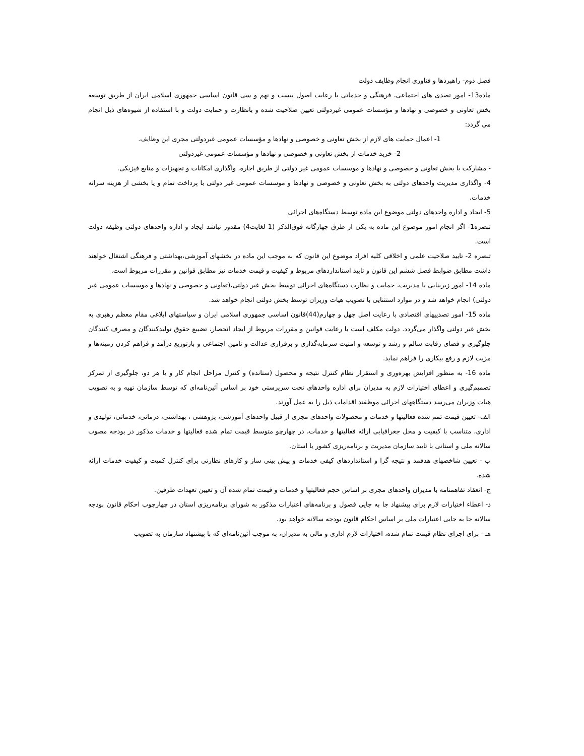فصل دوم- راهبردها و فناوری انجام وظایف دولت
ماده13- امور تصدی های اجتماعی، فرهنگی و خدماتی با رعایت اصول بیست و نهم و سی قانون اساسی جمهوری اسلامی ایران از طریق توسعه بخش تعاونی و خصوصی و نهادها و مؤسسات عمومی غیردولتی تعیین صلاحیت شده و بانظارت و حمایت دولت و با استفاده از شیوه‌های ذیل انجام می گردد:
1- اعمال حمایت های لازم از بخش تعاونی و خصوصی و نهادها و مؤسسات عمومی غیردولتی مجری این وظایف.
2- خرید خدمات از بخش تعاونی و خصوصی و نهادها و مؤسسات عمومی غیردولتی
- مشارکت با بخش تعاونی و خصوصی و نهادها و موسسات عمومی غیر دولتی از طریق اجاره، واگذاری امکانات و تجهیزات و منابع فیزیکی.
4- واگذاری مدیریت واحدهای دولتی به بخش تعاونی و خصوصی و نهادها و موسسات عمومی غیر دولتی با پرداخت تمام و یا بخشی از هزینه سرانه خدمات.
5- ایجاد و اداره واحدهای دولتی موضوع این ماده توسط دستگاه‌های اجرائی
تبصره1- اگر انجام امور موضوع این ماده به یکی از طرق چهارگانه فوق‌الذکر (1 لغایت4) مقدور نباشد ایجاد و اداره واحدهای دولتی وظیفه دولت است.
تبصره 2- تایید صلاحیت علمی و اخلاقی کلیه افراد موضوع این قانون که به موجب این ماده در بخشهای آموزشی،بهداشتی و فرهنگی اشتغال خواهند داشت مطابق ضوابط فصل ششم این قانون و تایید استانداردهای مربوط و کیفیت و قیمت خدمات نیز مطابق قوانین و مقررات مربوط است.
ماده 14- امور زیربنایی با مدیریت، حمایت و نظارت دستگاه‌های اجرائی توسط بخش غیر دولتی،(تعاونی و خصوصی و نهادها و موسسات عمومی غیر دولتی) انجام خواهد شد و در موارد استثنایی با تصویب هیات وزیران توسط بخش دولتی انجام خواهد شد.
ماده 15- امور تصدییهای اقتصادی با رعایت اصل چهل و چهارم(44)قانون اساسی جمهوری اسلامی ایران و سیاستهای ابلاغی مقام معظم رهبری به بخش غیر دولتی واگذار می‌گردد. دولت مکلف است با رعایت قوانین و مقررات مربوط از ایجاد انحصار، تضییع حقوق تولیدکنندگان و مصرف کنندگان جلوگیری و فضای رقابت سالم و رشد و توسعه و امنیت سرمایه‌گذاری و برقراری عدالت و تامین اجتماعی و بازتوزیع درآمد و فراهم کردن زمینه‌ها و مزیت لازم و رفع بیکاری را فراهم نماید.
ماده 16- به منظور افزایش بهره‌وری و استقرار نظام کنترل نتیجه و محصول (ستانده) و کنترل مراحل انجام کار و یا هر دو، جلوگیری از تمرکز تصمیم‌گیری و اعطای اختیارات لازم به مدیران برای اداره واحدهای تحت سرپرستی خود بر اساس آئین‌نامه‌ای که توسط سازمان تهیه و به تصویب هیات وزیران می‌رسد دستگاههای اجرائی موظفند اقدامات ذیل را به عمل آورند.
الف- تعیین قیمت تمم شده فعالیتها و خدمات و محصولات واحدهای مجری از قبیل واحدهای آموزشی، پژوهشی ، بهداشتی، درمانی، خدماتی، تولیدی و اداری، متناسب با کیفیت و محل جغرافیایی ارائه فعالیتها و خدمات، در چهارچو متوسط قیمت تمام شده فعالیتها و خدمات مذکور در بودجه مصوب سالانه ملی و استانی با تایید سازمان مدیریت و برنامه‌ریزی کشور یا استان.
ب - تعیین شاخصهای هدفمد و نتیجه گرا و استانداردهای کیفی خدمات و پیش بینی ساز و کارهای نظارتی برای کنترل کمیت و کیفیت خدمات ارائه شده.
ج- انعقاد تفاهمنامه با مدیران واحدهای مجری بر اساس حجم فعالیتها و خدمات و قیمت تمام شده آن و تعیین تعهدات طرفین.
د- اعطاء اختیارات لازم برای پیشنهاد جا به جایی فصول و برنامه‌های اعتبارات مذکور به شورای برنامه‌ریزی استان در چهارچوب احکام قانون بودجه سالانه جا به جایی اعتبارات ملی بر اساس احکام قانون بودجه سالانه خواهد بود.
هـ - برای اجرای نظام قیمت تمام شده، اختیارات لازم اداری و مالی به مدیران، به موجب آئین‌نامه‌ای که با پیشنهاد سازمان به تصویب